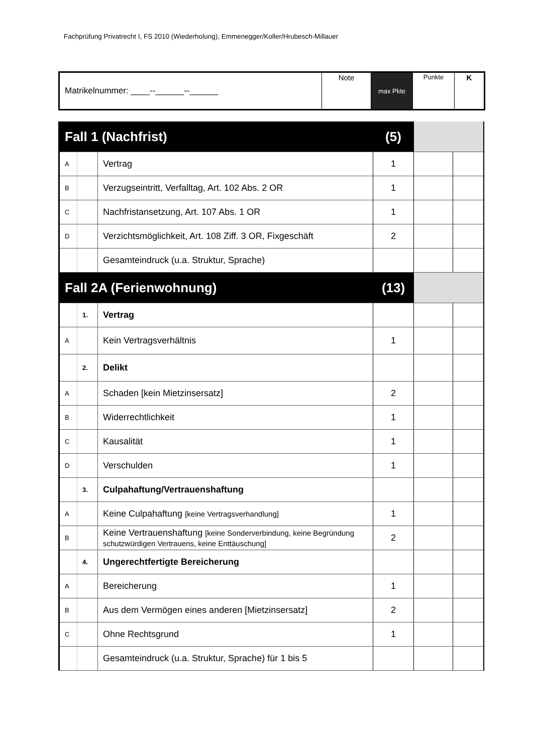Fachprüfung Privatrecht I, FS 2010 (Wiederholung), Emmenegger/Koller/Hrubesch-Millauer
| Matrikelnummer: ____--______--______ | Note | max Pkte | Punkte | K |
| Fall 1 (Nachfrist) | | | (5) | | |
| A | | Vertrag | 1 | | |
| B | | Verzugseintritt, Verfalltag, Art. 102 Abs. 2 OR | 1 | | |
| C | | Nachfristansetzung, Art. 107 Abs. 1 OR | 1 | | |
| D | | Verzichtsmöglichkeit, Art. 108 Ziff. 3 OR, Fixgeschäft | 2 | | |
| | | Gesamteindruck (u.a. Struktur, Sprache) | | | |
| Fall 2A (Ferienwohnung) | | | (13) | | |
| | 1. | Vertrag | | | |
| A | | Kein Vertragsverhältnis | 1 | | |
| | 2. | Delikt | | | |
| A | | Schaden [kein Mietzinsersatz] | 2 | | |
| B | | Widerrechtlichkeit | 1 | | |
| C | | Kausalität | 1 | | |
| D | | Verschulden | 1 | | |
| | 3. | Culpahaftung/Vertrauenshaftung | | | |
| A | | Keine Culpahaftung [keine Vertragsverhandlung] | 1 | | |
| B | | Keine Vertrauenshaftung [keine Sonderverbindung, keine Begründung schutzwürdigen Vertrauens, keine Enttäuschung] | 2 | | |
| | 4. | Ungerechtfertigte Bereicherung | | | |
| A | | Bereicherung | 1 | | |
| B | | Aus dem Vermögen eines anderen [Mietzinsersatz] | 2 | | |
| C | | Ohne Rechtsgrund | 1 | | |
| | | Gesamteindruck (u.a. Struktur, Sprache) für 1 bis 5 | | | |